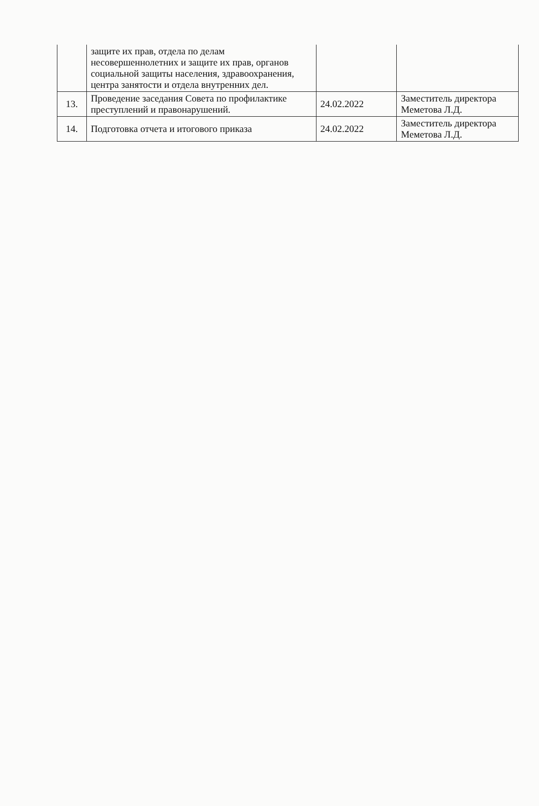| | защите их прав, отдела по делам несовершеннолетних и защите их прав, органов социальной защиты населения, здравоохранения, центра занятости и отдела внутренних дел. | | |
| 13. | Проведение заседания Совета по профилактике преступлений и правонарушений. | 24.02.2022 | Заместитель директора Меметова Л.Д. |
| 14. | Подготовка отчета и итогового приказа | 24.02.2022 | Заместитель директора Меметова Л.Д. |